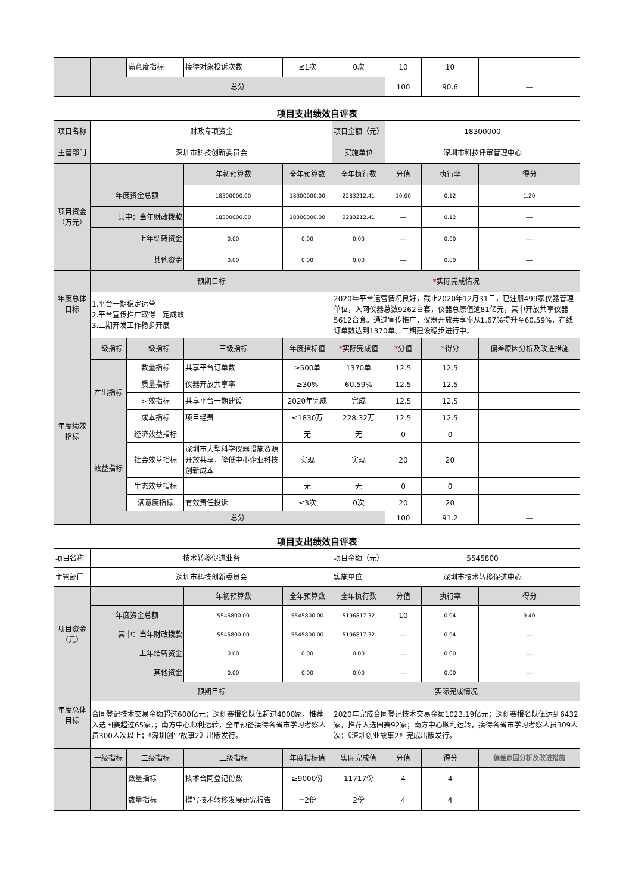| | | 满意度指标 | 接待对象投诉次数 | ≤1次 | 0次 | 10 | 10 | |
| | 总分 | | | | | 100 | 90.6 | — |
项目支出绩效自评表
| 项目名称 | 财政专项资金 | | | | 项目金额（元） | 18300000 | | |
| 主管部门 | 深圳市科技创新委员会 | | | | 实施单位 | 深圳市科技评审管理中心 | | |
| 项目资金 （万元） | | | 年初预算数 | 全年预算数 | 全年执行数 | 分值 | 执行率 | 得分 |
| | 年度资金总额 | | 18300000.00 | 18300000.00 | 2283212.41 | 10.00 | 0.12 | 1.20 |
| | 其中：当年财政拨款 | | 18300000.00 | 18300000.00 | 2283212.41 | — | 0.12 | — |
| | 上年结转资金 | | 0.00 | 0.00 | 0.00 | — | 0.00 | — |
| | 其他资金 | | 0.00 | 0.00 | 0.00 | — | 0.00 | — |
| 年度总体 目标 | 预期目标 | | | | * 实际完成情况 | | | |
| | 1.平台一期稳定运营 2.平台宣传推广取得一定成效 3.二期开发工作稳步开展 | | | | 2020年平台运营情况良好，截止2020年12月31日，已注册499家仪器管理单位，入网仪器总数9262台套，仪器总原值逾81亿元，其中开放共享仪器5612台套。通过宣传推广，仪器开放共享率从1.67%提升至60.59%，在线订单数达到1370单。二期建设稳步进行中。 | | | |
| 年度绩效 指标 | 一级指标 | 二级指标 | 三级指标 | 年度指标值 | * 实际完成值 | * 分值 | * 得分 | 偏差原因分析及改进措施 |
| | 产出指标 | 数量指标 | 共享平台订单数 | ≥500单 | 1370单 | 12.5 | 12.5 | |
| | | 质量指标 | 仪器开放共享率 | ≥30% | 60.59% | 12.5 | 12.5 | |
| | | 时效指标 | 共享平台一期建设 | 2020年完成 | 完成 | 12.5 | 12.5 | |
| | | 成本指标 | 项目经费 | ≤1830万 | 228.32万 | 12.5 | 12.5 | |
| | 效益指标 | 经济效益指标 | | 无 | 无 | 0 | 0 | |
| | | 社会效益指标 | 深圳市大型科学仪器设施资源开放共享，降低中小企业科技创新成本 | 实现 | 实现 | 20 | 20 | |
| | | 生态效益指标 | | 无 | 无 | 0 | 0 | |
| | | 满意度指标 | 有效责任投诉 | ≤3次 | 0次 | 20 | 20 | |
| | 总分 | | | | | 100 | 91.2 | — |
项目支出绩效自评表
| 项目名称 | 技术转移促进业务 | | | | 项目金额（元） | 5545800 | | |
| 主管部门 | 深圳市科技创新委员会 | | | | 实施单位 | 深圳市技术转移促进中心 | | |
| 项目资金 （元） | | | 年初预算数 | 全年预算数 | 全年执行数 | 分值 | 执行率 | 得分 |
| | 年度资金总额 | | 5545800.00 | 5545800.00 | 5196817.32 | 10 | 0.94 | 9.40 |
| | 其中：当年财政拨款 | | 5545800.00 | 5545800.00 | 5196817.32 | — | 0.94 | — |
| | 上年结转资金 | | 0.00 | 0.00 | 0.00 | — | 0.00 | — |
| | 其他资金 | | 0.00 | 0.00 | 0.00 | — | 0.00 | — |
| 年度总体 目标 | 预期目标 | | | | 实际完成情况 | | | |
| | 合同登记技术交易金额超过600亿元；深创赛报名队伍超过4000家，推荐入选国赛超过65家，；南方中心顺利运转，全年预备接待各省市学习考察人员300人次以上；《深圳创业故事2》出版发行。 | | | | 2020年完成合同登记技术交易金额1023.19亿元；深创赛报名队伍达到6432家，推荐入选国赛92家；南方中心顺利运转，接待各省市学习考察人员309人次；《深圳创业故事2》完成出版发行。 | | | |
| | 一级指标 | 二级指标 | 三级指标 | 年度指标值 | 实际完成值 | 分值 | 得分 | 偏差原因分析及改进措施 |
| | | 数量指标 | 技术合同登记份数 | ≥9000份 | 11717份 | 4 | 4 | |
| | | 数量指标 | 撰写技术转移发展研究报告 | =2份 | 2份 | 4 | 4 | |